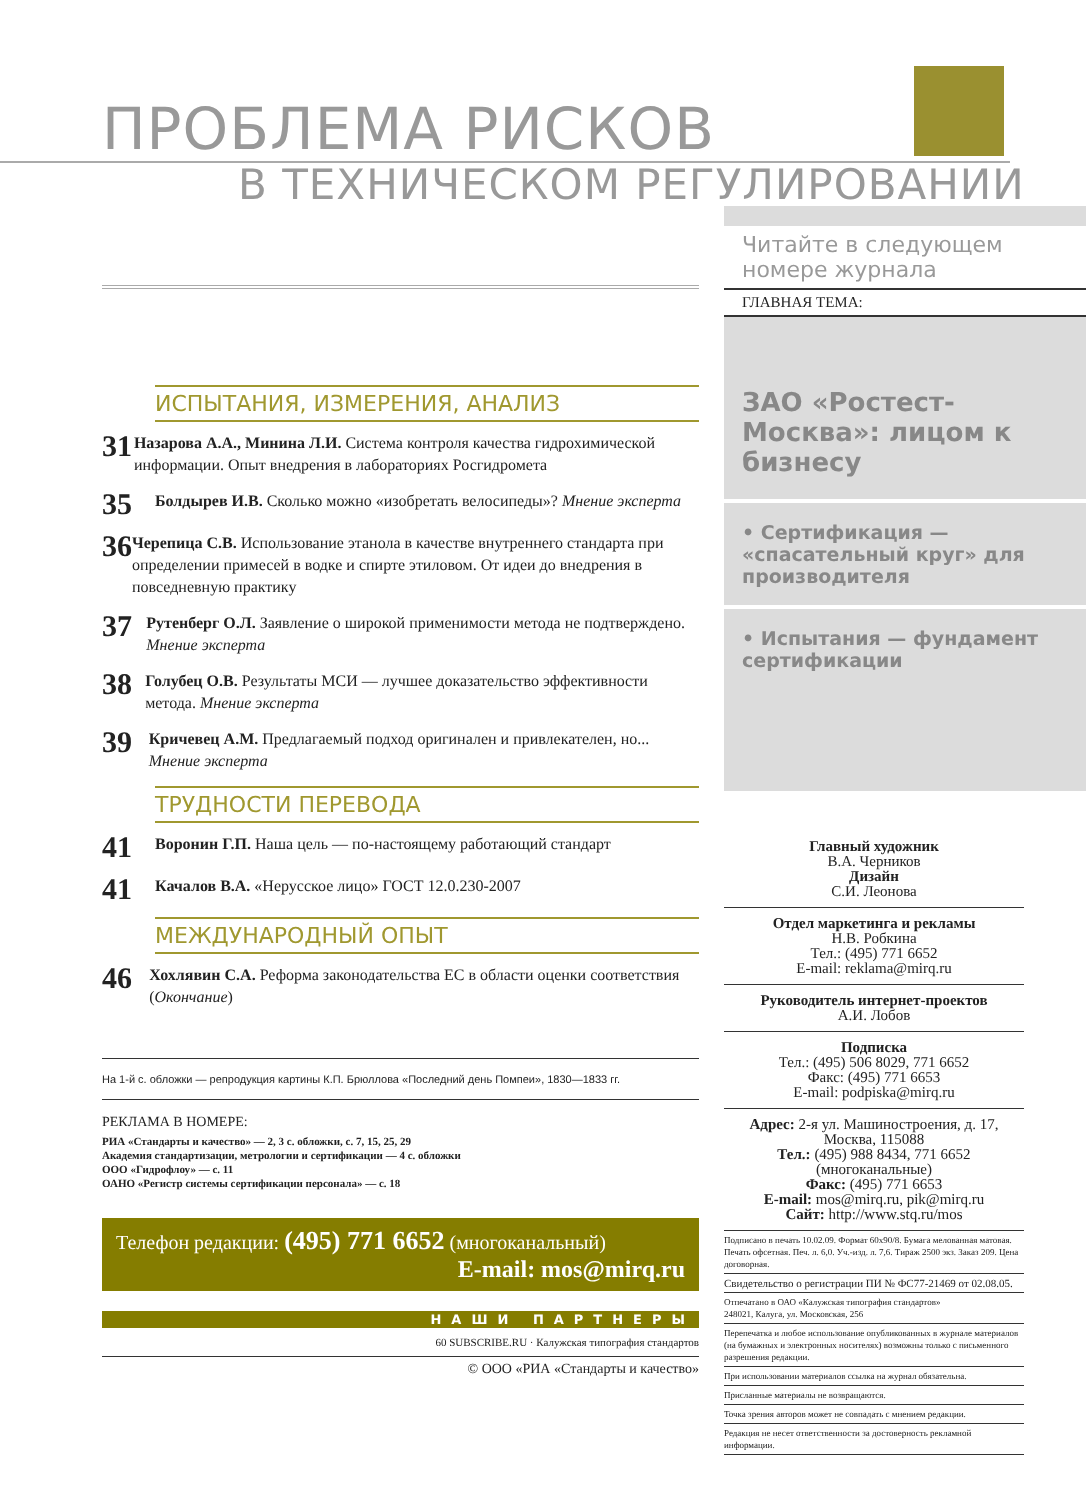ПРОБЛЕМА РИСКОВ
В ТЕХНИЧЕСКОМ РЕГУЛИРОВАНИИ
ИСПЫТАНИЯ, ИЗМЕРЕНИЯ, АНАЛИЗ
31
Назарова А.А., Минина Л.И. Система контроля качества гидрохимической информации. Опыт внедрения в лабораториях Росгидромета
35
Болдырев И.В. Сколько можно «изобретать велосипеды»? Мнение эксперта
36
Черепица С.В. Использование этанола в качестве внутреннего стандарта при определении примесей в водке и спирте этиловом. От идеи до внедрения в повседневную практику
37
Рутенберг О.Л. Заявление о широкой применимости метода не подтверждено. Мнение эксперта
38
Голубец О.В. Результаты МСИ — лучшее доказательство эффективности метода. Мнение эксперта
39
Кричевец А.М. Предлагаемый подход оригинален и привлекателен, но... Мнение эксперта
ТРУДНОСТИ ПЕРЕВОДА
41
Воронин Г.П. Наша цель — по-настоящему работающий стандарт
41
Качалов В.А. «Нерусское лицо» ГОСТ 12.0.230-2007
МЕЖДУНАРОДНЫЙ ОПЫТ
46
Хохлявин С.А. Реформа законодательства ЕС в области оценки соответствия (Окончание)
На 1-й с. обложки — репродукция картины К.П. Брюллова «Последний день Помпеи», 1830—1833 гг.
РЕКЛАМА В НОМЕРЕ:
РИА «Стандарты и качество» — 2, 3 с. обложки, с. 7, 15, 25, 29
Академия стандартизации, метрологии и сертификации — 4 с. обложки
ООО «Гидрофлоу» — с. 11
ОАНО «Регистр системы сертификации персонала» — с. 18
Телефон редакции: (495) 771 6652 (многоканальный)
E-mail: mos@mirq.ru
НАШИ ПАРТНЕРЫ
60 SUBSCRIBE.RU · Калужская типография стандартов
© ООО «РИА «Стандарты и качество»
Читайте в следующем номере журнала
ГЛАВНАЯ ТЕМА:
ЗАО «Ростест-Москва»: лицом к бизнесу
• Сертификация — «спасательный круг» для производителя
• Испытания — фундамент сертификации
Главный художник
В.А. Черников
Дизайн
С.И. Леонова
Отдел маркетинга и рекламы
Н.В. Робкина
Тел.: (495) 771 6652
E-mail: reklama@mirq.ru
Руководитель интернет-проектов
А.И. Лобов
Подписка
Тел.: (495) 506 8029, 771 6652
Факс: (495) 771 6653
E-mail: podpiska@mirq.ru
Адрес: 2-я ул. Машиностроения, д. 17, Москва, 115088
Тел.: (495) 988 8434, 771 6652 (многоканальные)
Факс: (495) 771 6653
E-mail: mos@mirq.ru, pik@mirq.ru
Сайт: http://www.stq.ru/mos
Подписано в печать 10.02.09. Формат 60х90/8. Бумага мелованная матовая. Печать офсетная. Печ. л. 6,0. Уч.-изд. л. 7,6. Тираж 2500 экз. Заказ 209. Цена договорная.
Свидетельство о регистрации ПИ № ФС77-21469 от 02.08.05.
Отпечатано в ОАО «Калужская типография стандартов»
248021, Калуга, ул. Московская, 256
Перепечатка и любое использование опубликованных в журнале материалов (на бумажных и электронных носителях) возможны только с письменного разрешения редакции.
При использовании материалов ссылка на журнал обязательна.
Присланные материалы не возвращаются.
Точка зрения авторов может не совпадать с мнением редакции.
Редакция не несет ответственности за достоверность рекламной информации.